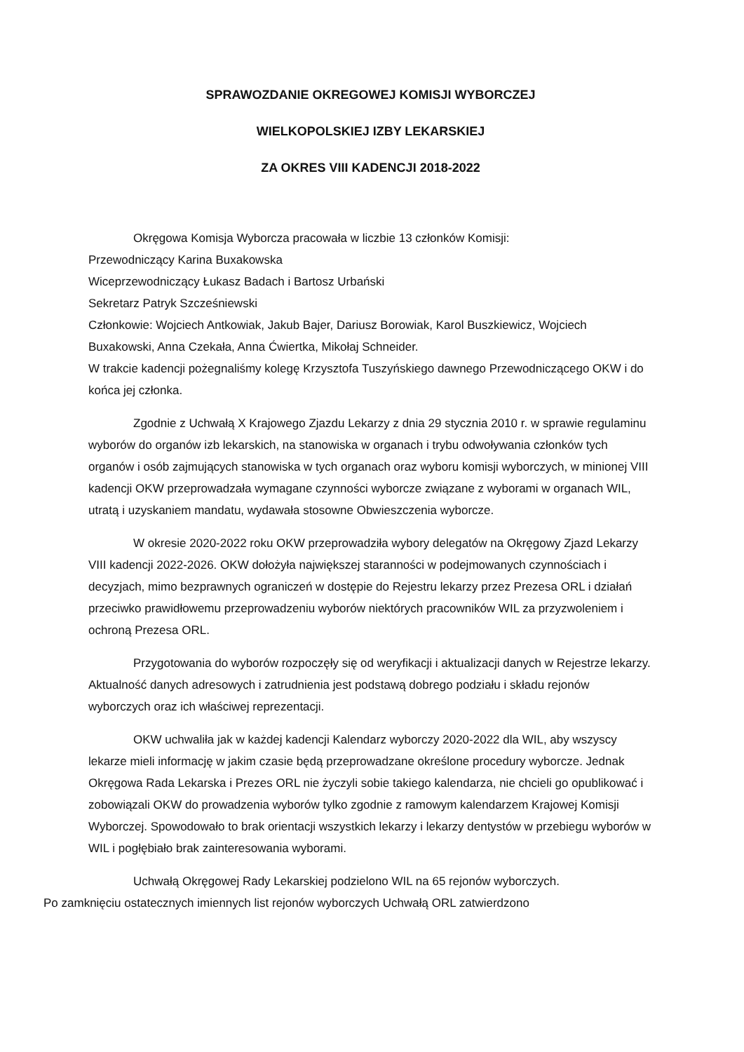SPRAWOZDANIE OKREGOWEJ KOMISJI WYBORCZEJ
WIELKOPOLSKIEJ IZBY LEKARSKIEJ
ZA OKRES VIII KADENCJI 2018-2022
Okręgowa Komisja Wyborcza pracowała w liczbie 13 członków Komisji:
Przewodniczący Karina Buxakowska
Wiceprzewodniczący Łukasz Badach i Bartosz Urbański
Sekretarz Patryk Szcześniewski
Członkowie: Wojciech Antkowiak, Jakub Bajer, Dariusz Borowiak, Karol Buszkiewicz, Wojciech Buxakowski, Anna Czekała, Anna Ćwiertka, Mikołaj Schneider.
W trakcie kadencji pożegnaliśmy kolegę Krzysztofa Tuszyńskiego dawnego Przewodniczącego OKW i do końca jej członka.
Zgodnie z Uchwałą X Krajowego Zjazdu Lekarzy z dnia 29 stycznia 2010 r. w sprawie regulaminu wyborów do organów izb lekarskich, na stanowiska w organach i trybu odwoływania członków tych organów i osób zajmujących stanowiska w tych organach oraz wyboru komisji wyborczych, w minionej VIII kadencji OKW przeprowadzała wymagane czynności wyborcze związane z wyborami w organach WIL, utratą i uzyskaniem mandatu, wydawała stosowne Obwieszczenia wyborcze.
W okresie 2020-2022 roku OKW przeprowadziła wybory delegatów na Okręgowy Zjazd Lekarzy VIII kadencji 2022-2026. OKW dołożyła największej staranności w podejmowanych czynnościach i decyzjach, mimo bezprawnych ograniczeń w dostępie do Rejestru lekarzy przez Prezesa ORL i działań przeciwko prawidłowemu przeprowadzeniu wyborów niektórych pracowników WIL za przyzwoleniem i ochroną Prezesa ORL.
Przygotowania do wyborów rozpoczęły się od weryfikacji i aktualizacji danych w Rejestrze lekarzy. Aktualność danych adresowych i zatrudnienia jest podstawą dobrego podziału i składu rejonów wyborczych oraz ich właściwej reprezentacji.
OKW uchwaliła jak w każdej kadencji Kalendarz wyborczy 2020-2022 dla WIL, aby wszyscy lekarze mieli informację w jakim czasie będą przeprowadzane określone procedury wyborcze. Jednak Okręgowa Rada Lekarska i Prezes ORL nie życzyli sobie takiego kalendarza, nie chcieli go opublikować i zobowiązali OKW do prowadzenia wyborów tylko zgodnie z ramowym kalendarzem Krajowej Komisji Wyborczej. Spowodowało to brak orientacji wszystkich lekarzy i lekarzy dentystów w przebiegu wyborów w WIL i pogłębiało brak zainteresowania wyborami.
Uchwałą Okręgowej Rady Lekarskiej podzielono WIL na 65 rejonów wyborczych.
Po zamknięciu ostatecznych imiennych list rejonów wyborczych Uchwałą ORL zatwierdzono